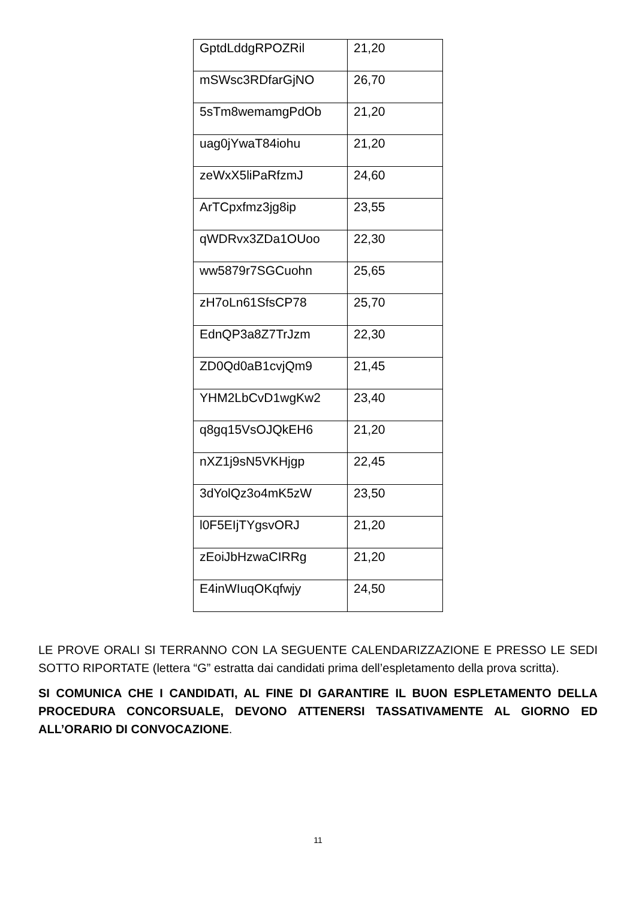| GptdLddgRPOZRil | 21,20 |
| mSWsc3RDfarGjNO | 26,70 |
| 5sTm8wemamgPdOb | 21,20 |
| uag0jYwaT84iohu | 21,20 |
| zeWxX5liPaRfzmJ | 24,60 |
| ArTCpxfmz3jg8ip | 23,55 |
| qWDRvx3ZDa1OUoo | 22,30 |
| ww5879r7SGCuohn | 25,65 |
| zH7oLn61SfsCP78 | 25,70 |
| EdnQP3a8Z7TrJzm | 22,30 |
| ZD0Qd0aB1cvjQm9 | 21,45 |
| YHM2LbCvD1wgKw2 | 23,40 |
| q8gq15VsOJQkEH6 | 21,20 |
| nXZ1j9sN5VKHjgp | 22,45 |
| 3dYolQz3o4mK5zW | 23,50 |
| l0F5EIjTYgsvORJ | 21,20 |
| zEoiJbHzwaCIRRg | 21,20 |
| E4inWIuqOKqfwjy | 24,50 |
LE PROVE ORALI SI TERRANNO CON LA SEGUENTE CALENDARIZZAZIONE E PRESSO LE SEDI SOTTO RIPORTATE (lettera “G” estratta dai candidati prima dell’espletamento della prova scritta).
SI COMUNICA CHE I CANDIDATI, AL FINE DI GARANTIRE IL BUON ESPLETAMENTO DELLA PROCEDURA CONCORSUALE, DEVONO ATTENERSI TASSATIVAMENTE AL GIORNO ED ALL’ORARIO DI CONVOCAZIONE.
11